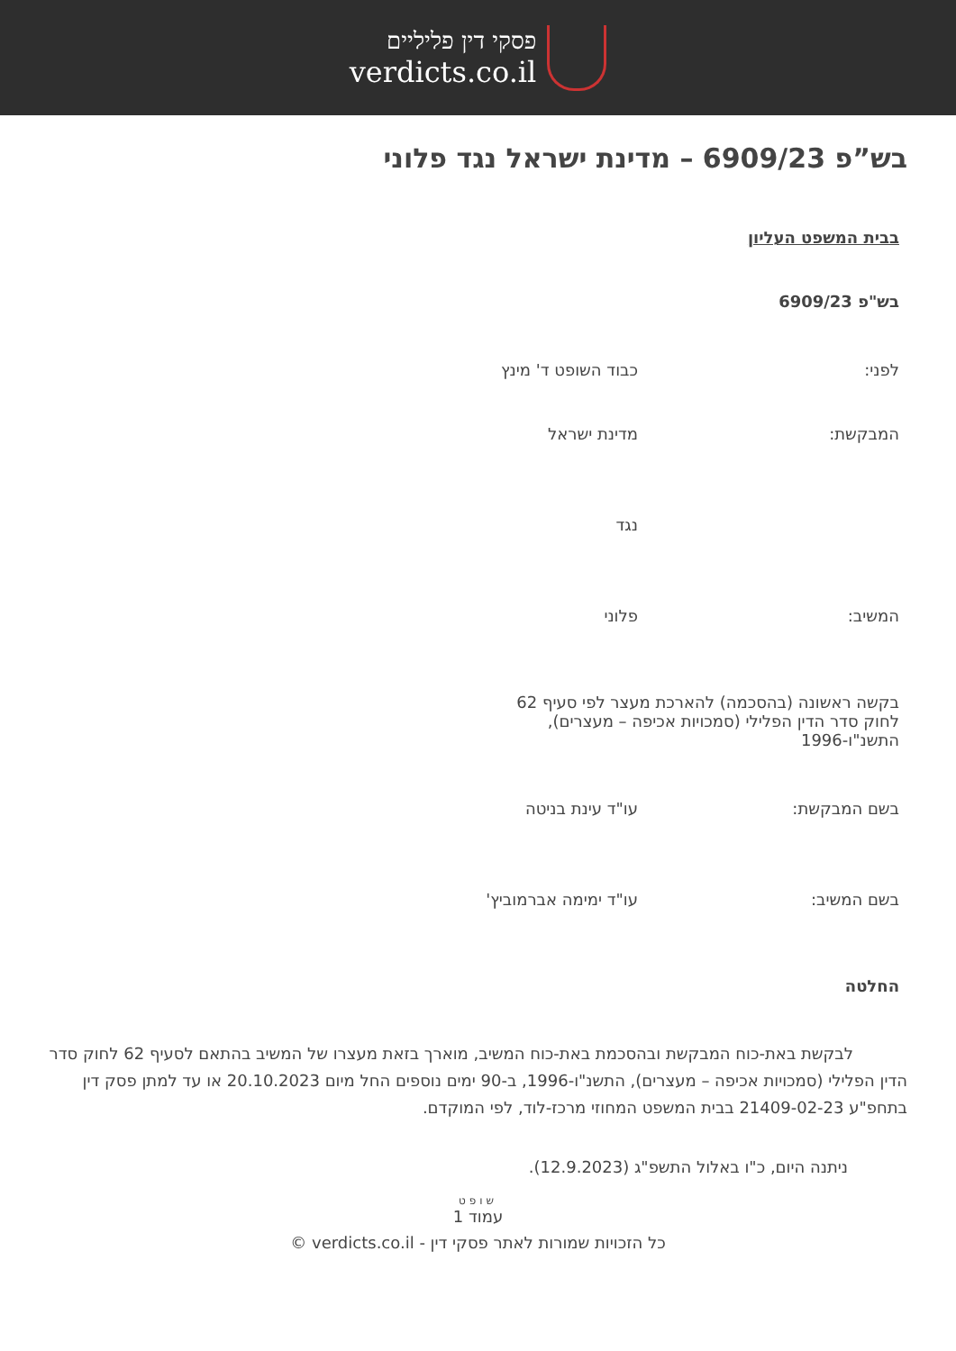פסקי דין פליליים
verdicts.co.il
בש”פ 6909/23 – מדינת ישראל נגד פלוני
בבית המשפט העליון
בש"פ 6909/23
לפני: כבוד השופט ד' מינץ
המבקשת: מדינת ישראל
נגד
המשיב: פלוני
בקשה ראשונה (בהסכמה) להארכת מעצר לפי סעיף 62 לחוק סדר הדין הפלילי (סמכויות אכיפה – מעצרים), התשנ"ו-1996
בשם המבקשת: עו"ד עינת בניטה
בשם המשיב: עו"ד ימימה אברמוביץ'
החלטה
לבקשת באת-כוח המבקשת ובהסכמת באת-כוח המשיב, מוארך בזאת מעצרו של המשיב בהתאם לסעיף 62 לחוק סדר הדין הפלילי (סמכויות אכיפה – מעצרים), התשנ"ו-1996, ב-90 ימים נוספים החל מיום 20.10.2023 או עד למתן פסק דין בתחפ"ע 21409-02-23 בבית המשפט המחוזי מרכז-לוד, לפי המוקדם.
ניתנה היום, כ"ו באלול התשפ"ג (12.9.2023).
שופט
עמוד 1
כל הזכויות שמורות לאתר פסקי דין - verdicts.co.il ©